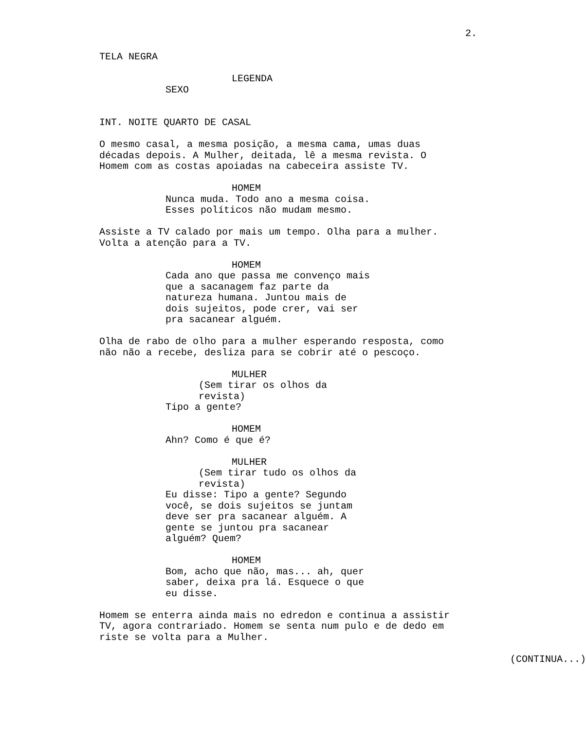2.
TELA NEGRA
LEGENDA
SEXO
INT. NOITE QUARTO DE CASAL
O mesmo casal, a mesma posição, a mesma cama, umas duas décadas depois. A Mulher, deitada, lê a mesma revista. O Homem com as costas apoiadas na cabeceira assiste TV.
HOMEM
Nunca muda. Todo ano a mesma coisa. Esses políticos não mudam mesmo.
Assiste a TV calado por mais um tempo. Olha para a mulher. Volta a atenção para a TV.
HOMEM
Cada ano que passa me convenço mais que a sacanagem faz parte da natureza humana. Juntou mais de dois sujeitos, pode crer, vai ser pra sacanear alguém.
Olha de rabo de olho para a mulher esperando resposta, como não não a recebe, desliza para se cobrir até o pescoço.
MULHER
(Sem tirar os olhos da revista)
Tipo a gente?
HOMEM
Ahn? Como é que é?
MULHER
(Sem tirar tudo os olhos da revista)
Eu disse: Tipo a gente? Segundo você, se dois sujeitos se juntam deve ser pra sacanear alguém. A gente se juntou pra sacanear alguém? Quem?
HOMEM
Bom, acho que não, mas... ah, quer saber, deixa pra lá. Esquece o que eu disse.
Homem se enterra ainda mais no edredon e continua a assistir TV, agora contrariado. Homem se senta num pulo e de dedo em riste se volta para a Mulher.
(CONTINUA...)